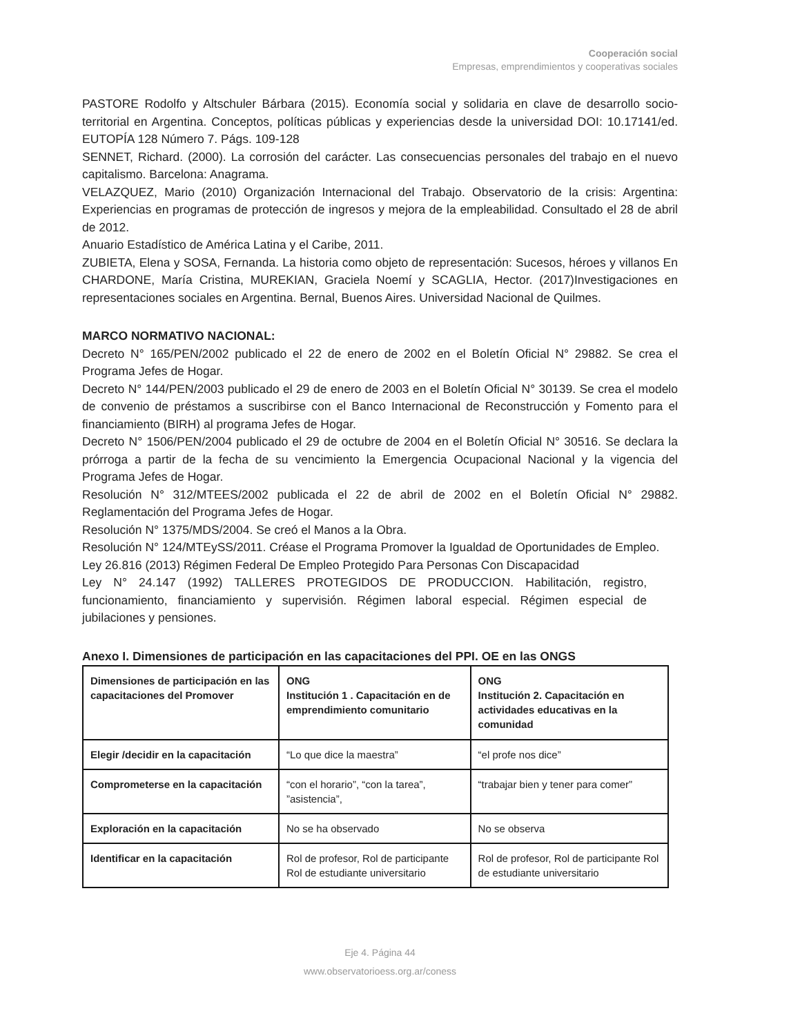Cooperación social
Empresas, emprendimientos y cooperativas sociales
PASTORE Rodolfo y Altschuler Bárbara (2015). Economía social y solidaria en clave de desarrollo socio-territorial en Argentina. Conceptos, políticas públicas y experiencias desde la universidad DOI: 10.17141/ed. EUTOPÍA 128 Número 7. Págs. 109-128
SENNET, Richard. (2000). La corrosión del carácter. Las consecuencias personales del trabajo en el nuevo capitalismo. Barcelona: Anagrama.
VELAZQUEZ, Mario (2010) Organización Internacional del Trabajo. Observatorio de la crisis: Argentina: Experiencias en programas de protección de ingresos y mejora de la empleabilidad. Consultado el 28 de abril de 2012.
Anuario Estadístico de América Latina y el Caribe, 2011.
ZUBIETA, Elena y SOSA, Fernanda. La historia como objeto de representación: Sucesos, héroes y villanos En CHARDONE, María Cristina, MUREKIAN, Graciela Noemí y SCAGLIA, Hector. (2017)Investigaciones en representaciones sociales en Argentina. Bernal, Buenos Aires. Universidad Nacional de Quilmes.
MARCO NORMATIVO NACIONAL:
Decreto N° 165/PEN/2002 publicado el 22 de enero de 2002 en el Boletín Oficial N° 29882. Se crea el Programa Jefes de Hogar.
Decreto N° 144/PEN/2003 publicado el 29 de enero de 2003 en el Boletín Oficial N° 30139. Se crea el modelo de convenio de préstamos a suscribirse con el Banco Internacional de Reconstrucción y Fomento para el financiamiento (BIRH) al programa Jefes de Hogar.
Decreto N° 1506/PEN/2004 publicado el 29 de octubre de 2004 en el Boletín Oficial N° 30516. Se declara la prórroga a partir de la fecha de su vencimiento la Emergencia Ocupacional Nacional y la vigencia del Programa Jefes de Hogar.
Resolución N° 312/MTEES/2002 publicada el 22 de abril de 2002 en el Boletín Oficial N° 29882. Reglamentación del Programa Jefes de Hogar.
Resolución N° 1375/MDS/2004. Se creó el Manos a la Obra.
Resolución N° 124/MTEySS/2011. Créase el Programa Promover la Igualdad de Oportunidades de Empleo.
Ley 26.816 (2013) Régimen Federal De Empleo Protegido Para Personas Con Discapacidad
Ley N° 24.147 (1992) TALLERES PROTEGIDOS DE PRODUCCION. Habilitación, registro, funcionamiento, financiamiento y supervisión. Régimen laboral especial. Régimen especial de jubilaciones y pensiones.
Anexo I. Dimensiones de participación en las capacitaciones del PPI. OE en las ONGS
| Dimensiones de participación en las capacitaciones del Promover | ONG Institución 1 . Capacitación en de emprendimiento comunitario | ONG Institución 2. Capacitación en actividades educativas en la comunidad |
| Elegir /decidir en la capacitación | “Lo que dice la maestra” | “el profe nos dice” |
| Comprometerse en la capacitación | “con el horario”, “con la tarea”, ”asistencia”, | “trabajar bien y tener para comer” |
| Exploración en la capacitación | No se ha observado | No se observa |
| Identificar en la capacitación | Rol de profesor, Rol de participante Rol de estudiante universitario | Rol de profesor, Rol de participante Rol de estudiante universitario |
Eje 4. Página 44
www.observatorioess.org.ar/coness